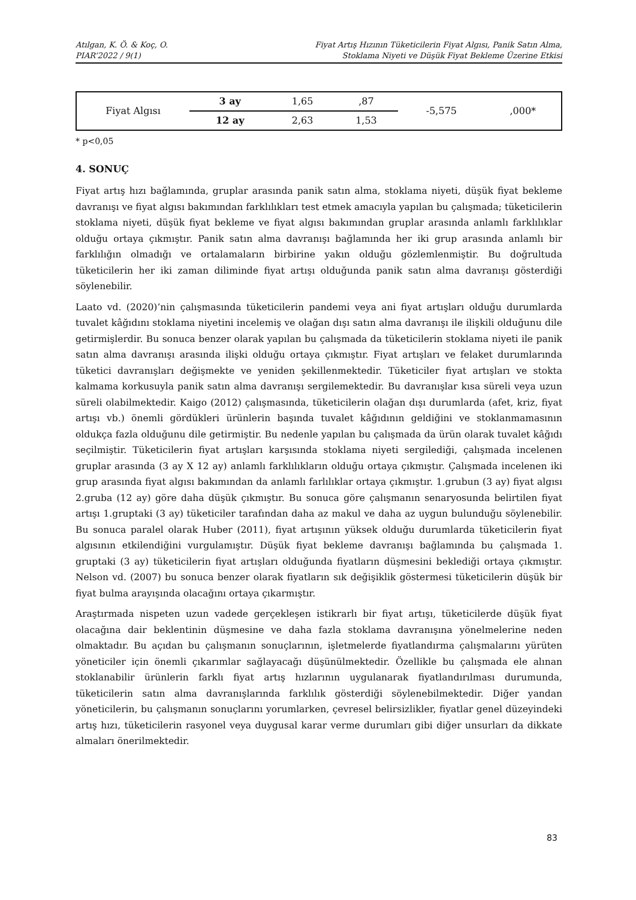Atılgan, K. Ö. & Koç, O.
PIAR’2022 / 9(1)
Fiyat Artış Hızının Tüketicilerin Fiyat Algısı, Panik Satın Alma,
Stoklama Niyeti ve Düşük Fiyat Bekleme Üzerine Etkisi
| Fiyat Algısı | 3 ay | 1,65 | ,87 | -5,575 | ,000* |
| | 12 ay | 2,63 | 1,53 | | |
* p<0,05
4. SONUÇ
Fiyat artış hızı bağlamında, gruplar arasında panik satın alma, stoklama niyeti, düşük fiyat bekleme davranışı ve fiyat algısı bakımından farklılıkları test etmek amacıyla yapılan bu çalışmada; tüketicilerin stoklama niyeti, düşük fiyat bekleme ve fiyat algısı bakımından gruplar arasında anlamlı farklılıklar olduğu ortaya çıkmıştır. Panik satın alma davranışı bağlamında her iki grup arasında anlamlı bir farklılığın olmadığı ve ortalamaların birbirine yakın olduğu gözlemlenmiştir. Bu doğrultuda tüketicilerin her iki zaman diliminde fiyat artışı olduğunda panik satın alma davranışı gösterdiği söylenebilir.
Laato vd. (2020)’nin çalışmasında tüketicilerin pandemi veya ani fiyat artışları olduğu durumlarda tuvalet kâğıdını stoklama niyetini incelemiş ve olağan dışı satın alma davranışı ile ilişkili olduğunu dile getirmişlerdir. Bu sonuca benzer olarak yapılan bu çalışmada da tüketicilerin stoklama niyeti ile panik satın alma davranışı arasında ilişki olduğu ortaya çıkmıştır. Fiyat artışları ve felaket durumlarında tüketici davranışları değişmekte ve yeniden şekillenmektedir. Tüketiciler fiyat artışları ve stokta kalmama korkusuyla panik satın alma davranışı sergilemektedir. Bu davranışlar kısa süreli veya uzun süreli olabilmektedir. Kaigo (2012) çalışmasında, tüketicilerin olağan dışı durumlarda (afet, kriz, fiyat artışı vb.) önemli gördükleri ürünlerin başında tuvalet kâğıdının geldiğini ve stoklanmamasının oldukça fazla olduğunu dile getirmiştir. Bu nedenle yapılan bu çalışmada da ürün olarak tuvalet kâğıdı seçilmiştir. Tüketicilerin fiyat artışları karşısında stoklama niyeti sergilediği, çalışmada incelenen gruplar arasında (3 ay X 12 ay) anlamlı farklılıkların olduğu ortaya çıkmıştır. Çalışmada incelenen iki grup arasında fiyat algısı bakımından da anlamlı farlılıklar ortaya çıkmıştır. 1.grubun (3 ay) fiyat algısı 2.gruba (12 ay) göre daha düşük çıkmıştır. Bu sonuca göre çalışmanın senaryosunda belirtilen fiyat artışı 1.gruptaki (3 ay) tüketiciler tarafından daha az makul ve daha az uygun bulunduğu söylenebilir. Bu sonuca paralel olarak Huber (2011), fiyat artışının yüksek olduğu durumlarda tüketicilerin fiyat algısının etkilendiğini vurgulamıştır. Düşük fiyat bekleme davranışı bağlamında bu çalışmada 1. gruptaki (3 ay) tüketicilerin fiyat artışları olduğunda fiyatların düşmesini beklediği ortaya çıkmıştır. Nelson vd. (2007) bu sonuca benzer olarak fiyatların sık değişiklik göstermesi tüketicilerin düşük bir fiyat bulma arayışında olacağını ortaya çıkarmıştır.
Araştırmada nispeten uzun vadede gerçekleşen istikrarlı bir fiyat artışı, tüketicilerde düşük fiyat olacağına dair beklentinin düşmesine ve daha fazla stoklama davranışına yönelmelerine neden olmaktadır. Bu açıdan bu çalışmanın sonuçlarının, işletmelerde fiyatlandırma çalışmalarını yürüten yöneticiler için önemli çıkarımlar sağlayacağı düşünülmektedir. Özellikle bu çalışmada ele alınan stoklanabilir ürünlerin farklı fiyat artış hızlarının uygulanarak fiyatlandırılması durumunda, tüketicilerin satın alma davranışlarında farklılık gösterdiği söylenebilmektedir. Diğer yandan yöneticilerin, bu çalışmanın sonuçlarını yorumlarken, çevresel belirsizlikler, fiyatlar genel düzeyindeki artış hızı, tüketicilerin rasyonel veya duygusal karar verme durumları gibi diğer unsurları da dikkate almaları önerilmektedir.
83